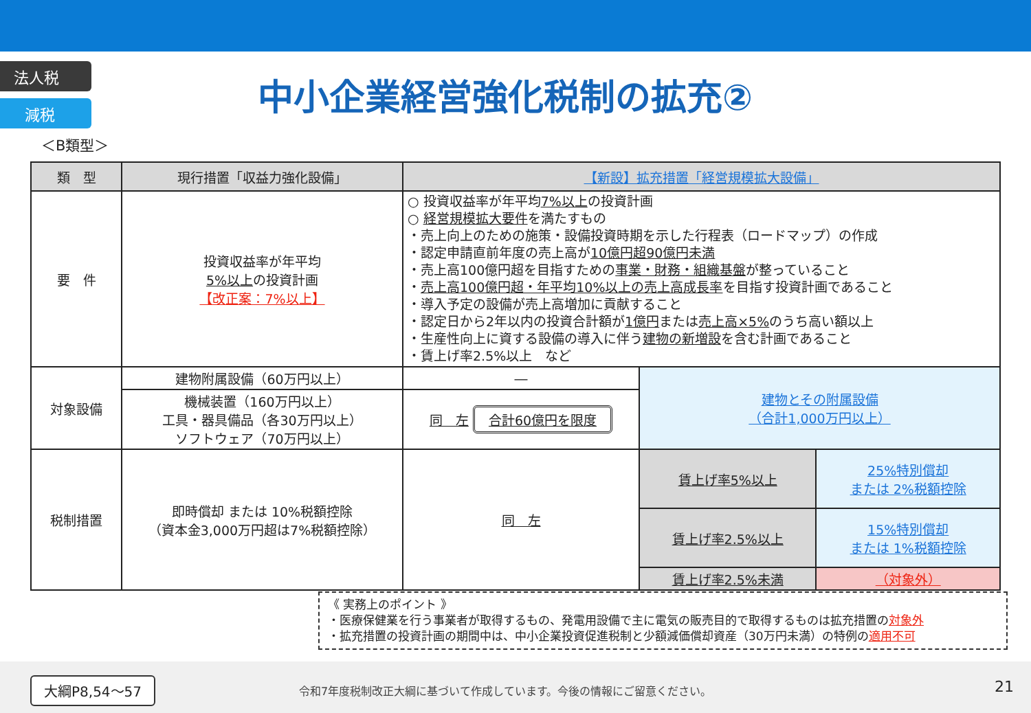法人税
減税
中小企業経営強化税制の拡充②
＜B類型＞
| 類 型 | 現行措置「収益力強化設備」 | 【新設】拡充措置「経営規模拡大設備」 | | |
| --- | --- | --- | --- | --- |
| 要 件 | 投資収益率が年平均 5%以上 の投資計画 【改正案：7%以上】 | ○ 投資収益率が年平均 7%以上 の投資計画 ○ 経営規模拡大要件 を満たすもの ・売上向上のための施策・設備投資時期を示した行程表（ロードマップ）の作成 ・認定申請直前年度の売上高が 10億円超90億円未満 ・売上高100億円超を目指すための 事業・財務・組織基盤 が整っていること ・ 売上高100億円超・年平均10%以上の売上高成長率 を目指す投資計画であること ・導入予定の設備が売上高増加に貢献すること ・認定日から2年以内の投資合計額が 1億円 または 売上高×5% のうち高い額以上 ・生産性向上に資する設備の導入に伴う 建物の新増設 を含む計画であること ・賃上げ率2.5%以上 など | | |
| 対象設備 | 建物附属設備（60万円以上） | ― | 建物とその附属設備 （合計1,000万円以上） | |
| | 機械装置（160万円以上） 工具・器具備品（各30万円以上） ソフトウェア（70万円以上） | 同 左 合計60億円を限度 | | |
| 税制措置 | 即時償却 または 10%税額控除 （資本金3,000万円超は7%税額控除） | 同 左 | 賃上げ率5%以上 | 25%特別償却 または 2%税額控除 |
| | | | 賃上げ率2.5%以上 | 15%特別償却 または 1%税額控除 |
| | | | 賃上げ率2.5%未満 | （対象外） |
《 実務上のポイント 》
・医療保健業を行う事業者が取得するもの、発電用設備で主に電気の販売目的で取得するものは拡充措置の対象外
・拡充措置の投資計画の期間中は、中小企業投資促進税制と少額減価償却資産（30万円未満）の特例の適用不可
大綱P8,54～57
令和7年度税制改正大綱に基づいて作成しています。今後の情報にご留意ください。
21